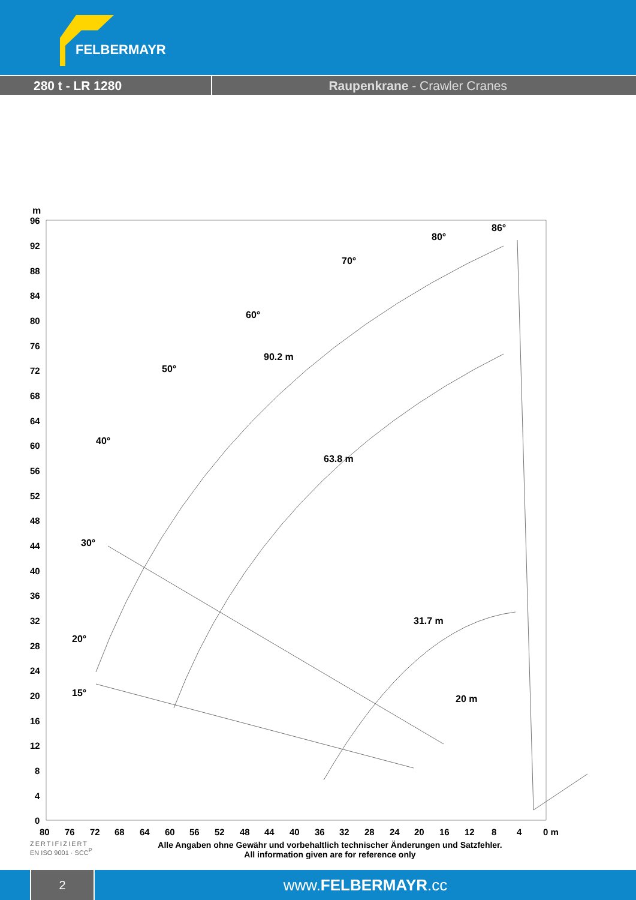FELBERMAYR
280 t - LR 1280 Raupenkrane - Crawler Cranes
m
96
92
88
84
80
76
72
68
64
60
56
52
48
44
40
36
32
28
24
20
16
12
8
4
0
80
76
72
68
64
60
56
52
48
44
40
36
32
28
24
20
16
12
8
4
0 m
86°
80°
70°
60°
50°
40°
30°
20°
15°
90.2 m
63.8 m
31.7 m
20 m
ZERTIFIZIERT
EN ISO 9001 · SCC<sup>P</sup>
Alle Angaben ohne Gewähr und vorbehaltlich technischer Änderungen und Satzfehler.
All information given are for reference only
2
www.FELBERMAYR.cc